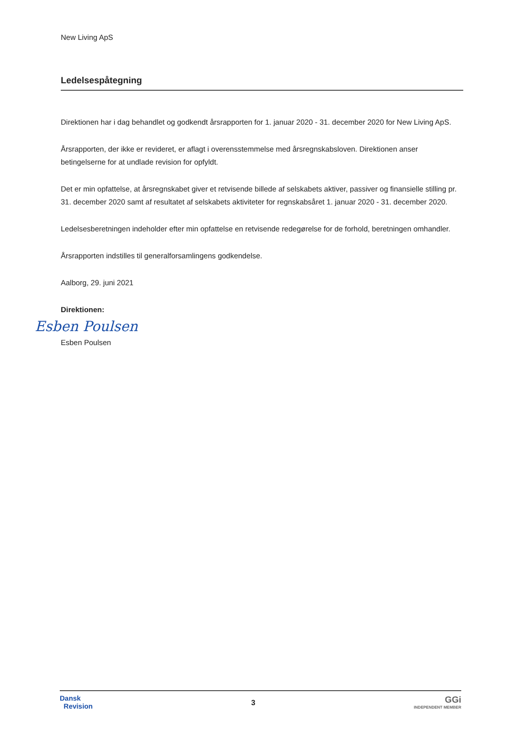New Living ApS
Ledelsespåtegning
Direktionen har i dag behandlet og godkendt årsrapporten for 1. januar 2020 - 31. december 2020 for New Living ApS.
Årsrapporten, der ikke er revideret, er aflagt i overensstemmelse med årsregnskabsloven. Direktionen anser betingelserne for at undlade revision for opfyldt.
Det er min opfattelse, at årsregnskabet giver et retvisende billede af selskabets aktiver, passiver og finansielle stilling pr. 31. december 2020 samt af resultatet af selskabets aktiviteter for regnskabsåret 1. januar 2020 - 31. december 2020.
Ledelsesberetningen indeholder efter min opfattelse en retvisende redegørelse for de forhold, beretningen omhandler.
Årsrapporten indstilles til generalforsamlingens godkendelse.
Aalborg, 29. juni 2021
Direktionen:
Esben Poulsen
Esben Poulsen
Dansk
Revision
3
GGi
INDEPENDENT MEMBER